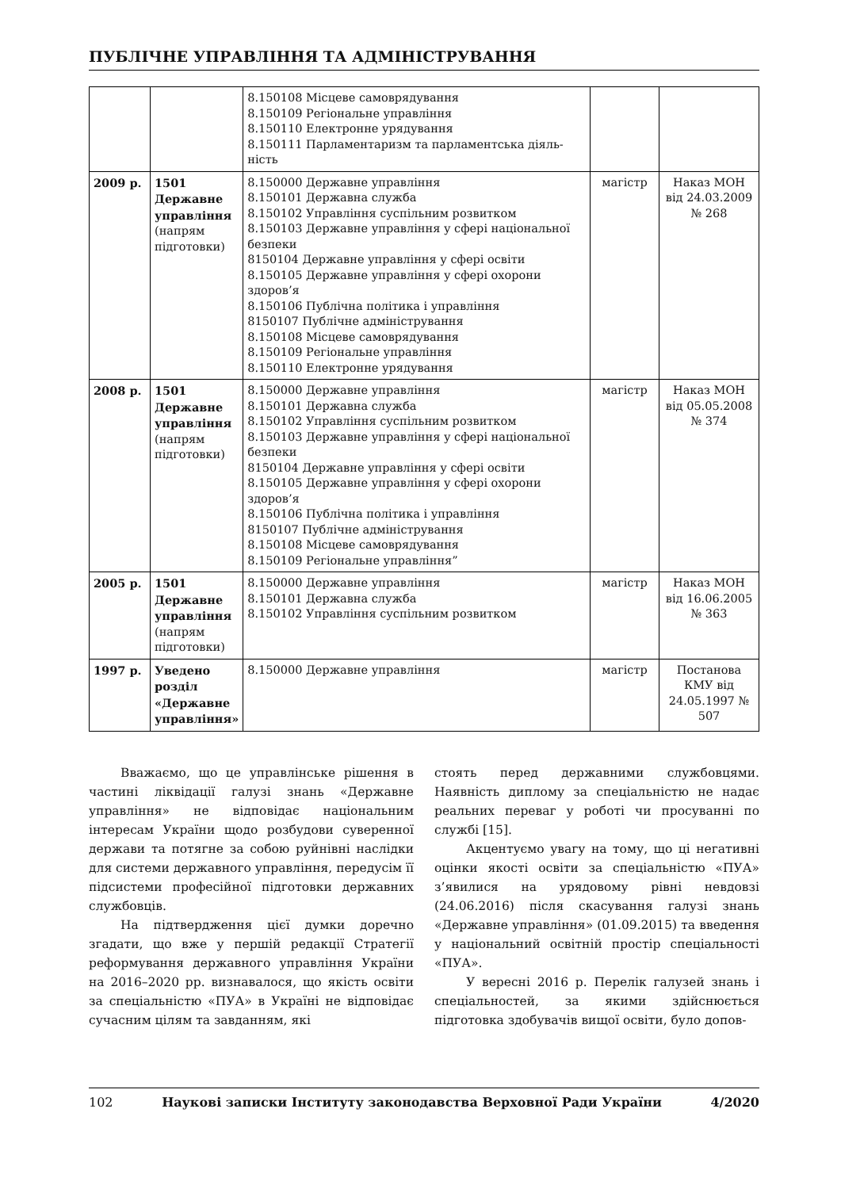ПУБЛІЧНЕ УПРАВЛІННЯ ТА АДМІНІСТРУВАННЯ
| | | 8.150108 Місцеве самоврядування 8.150109 Регіональне управління 8.150110 Електронне урядування 8.150111 Парламентаризм та парламентська діяль- ність | | |
| 2009 р. | 1501 Державне управління (напрям підготовки) | 8.150000 Державне управління 8.150101 Державна служба 8.150102 Управління суспільним розвитком 8.150103 Державне управління у сфері національної безпеки 8150104 Державне управління у сфері освіти 8.150105 Державне управління у сфері охорони здоров’я 8.150106 Публічна політика і управління 8150107 Публічне адміністрування 8.150108 Місцеве самоврядування 8.150109 Регіональне управління 8.150110 Електронне урядування | магістр | Наказ МОН від 24.03.2009 № 268 |
| 2008 р. | 1501 Державне управління (напрям підготовки) | 8.150000 Державне управління 8.150101 Державна служба 8.150102 Управління суспільним розвитком 8.150103 Державне управління у сфері національної безпеки 8150104 Державне управління у сфері освіти 8.150105 Державне управління у сфері охорони здоров’я 8.150106 Публічна політика і управління 8150107 Публічне адміністрування 8.150108 Місцеве самоврядування 8.150109 Регіональне управління” | магістр | Наказ МОН від 05.05.2008 № 374 |
| 2005 р. | 1501 Державне управління (напрям підготовки) | 8.150000 Державне управління 8.150101 Державна служба 8.150102 Управління суспільним розвитком | магістр | Наказ МОН від 16.06.2005 № 363 |
| 1997 р. | Уведено розділ «Державне управління» | 8.150000 Державне управління | магістр | Постанова КМУ від 24.05.1997 № 507 |
Вважаємо, що це управлінське рішення в частині ліквідації галузі знань «Державне управління» не відповідає національним інтересам України щодо розбудови суверенної держави та потягне за собою руйнівні наслідки для системи державного управління, передусім її підсистеми професійної підготовки державних службовців.
На підтвердження цієї думки доречно згадати, що вже у першій редакції Стратегії реформування державного управління України на 2016–2020 рр. визнавалося, що якість освіти за спеціальністю «ПУА» в Україні не відповідає сучасним цілям та завданням, які
стоять перед державними службовцями. Наявність диплому за спеціальністю не надає реальних переваг у роботі чи просуванні по службі [15].
Акцентуємо увагу на тому, що ці негативні оцінки якості освіти за спеціальністю «ПУА» з’явилися на урядовому рівні невдовзі (24.06.2016) після скасування галузі знань «Державне управління» (01.09.2015) та введення у національний освітній простір спеціальності «ПУА».
У вересні 2016 р. Перелік галузей знань і спеціальностей, за якими здійснюється підготовка здобувачів вищої освіти, було допов-
102 Наукові записки Інституту законодавства Верховної Ради України 4/2020